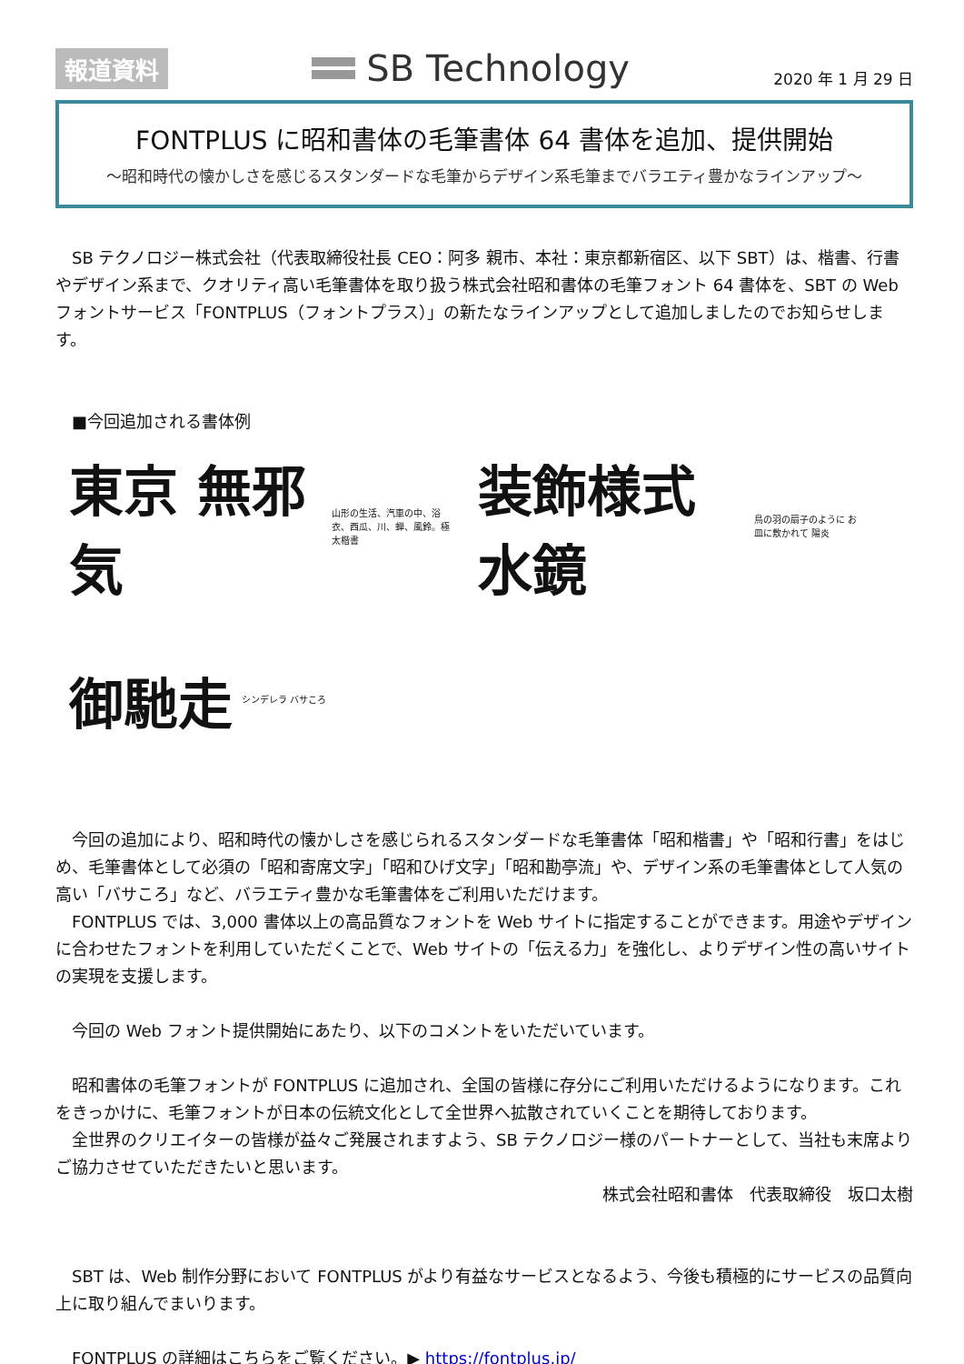報道資料
SB Technology 2020 年 1 月 29 日
FONTPLUS に昭和書体の毛筆書体 64 書体を追加、提供開始
～昭和時代の懐かしさを感じるスタンダードな毛筆からデザイン系毛筆までバラエティ豊かなラインアップ～
SB テクノロジー株式会社（代表取締役社長 CEO：阿多 親市、本社：東京都新宿区、以下 SBT）は、楷書、行書やデザイン系まで、クオリティ高い毛筆書体を取り扱う株式会社昭和書体の毛筆フォント 64 書体を、SBT の Web フォントサービス「FONTPLUS（フォントプラス）」の新たなラインアップとして追加しましたのでお知らせします。
■今回追加される書体例
東京 無邪気 山形の生活、汽車の中、浴衣、西瓜、川、蝉、風鈴。極太楷書
装飾様式 水鏡 鳥の羽の扇子のように お皿に敷かれて 陽炎
御馳走 シンデレラ バサころ
今回の追加により、昭和時代の懐かしさを感じられるスタンダードな毛筆書体「昭和楷書」や「昭和行書」をはじめ、毛筆書体として必須の「昭和寄席文字」「昭和ひげ文字」「昭和勘亭流」や、デザイン系の毛筆書体として人気の高い「バサころ」など、バラエティ豊かな毛筆書体をご利用いただけます。
FONTPLUS では、3,000 書体以上の高品質なフォントを Web サイトに指定することができます。用途やデザインに合わせたフォントを利用していただくことで、Web サイトの「伝える力」を強化し、よりデザイン性の高いサイトの実現を支援します。
今回の Web フォント提供開始にあたり、以下のコメントをいただいています。
昭和書体の毛筆フォントが FONTPLUS に追加され、全国の皆様に存分にご利用いただけるようになります。これをきっかけに、毛筆フォントが日本の伝統文化として全世界へ拡散されていくことを期待しております。
全世界のクリエイターの皆様が益々ご発展されますよう、SB テクノロジー様のパートナーとして、当社も末席よりご協力させていただきたいと思います。
株式会社昭和書体　代表取締役　坂口太樹
SBT は、Web 制作分野において FONTPLUS がより有益なサービスとなるよう、今後も積極的にサービスの品質向上に取り組んでまいります。
FONTPLUS の詳細はこちらをご覧ください。▶ https://fontplus.jp/